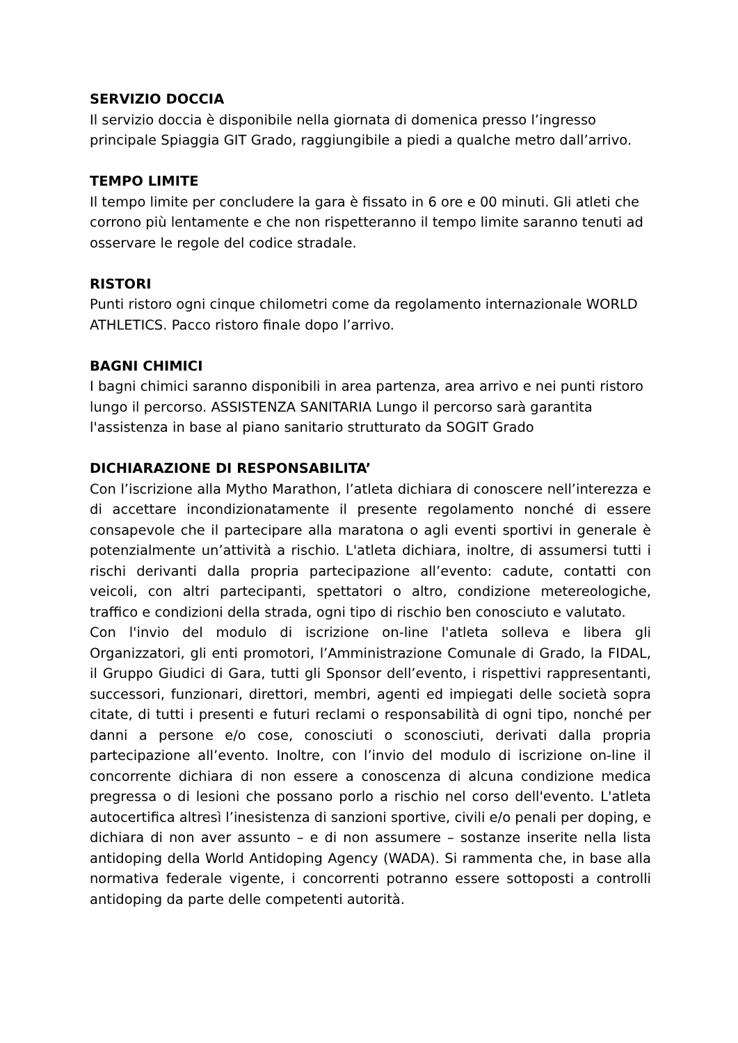SERVIZIO DOCCIA
Il servizio doccia è disponibile nella giornata di domenica presso l’ingresso principale Spiaggia GIT Grado, raggiungibile a piedi a qualche metro dall’arrivo.
TEMPO LIMITE
Il tempo limite per concludere la gara è fissato in 6 ore e 00 minuti. Gli atleti che corrono più lentamente e che non rispetteranno il tempo limite saranno tenuti ad osservare le regole del codice stradale.
RISTORI
Punti ristoro ogni cinque chilometri come da regolamento internazionale WORLD ATHLETICS. Pacco ristoro finale dopo l’arrivo.
BAGNI CHIMICI
I bagni chimici saranno disponibili in area partenza, area arrivo e nei punti ristoro lungo il percorso. ASSISTENZA SANITARIA Lungo il percorso sarà garantita l'assistenza in base al piano sanitario strutturato da SOGIT Grado
DICHIARAZIONE DI RESPONSABILITA’
Con l’iscrizione alla Mytho Marathon, l’atleta dichiara di conoscere nell’interezza e di accettare incondizionatamente il presente regolamento nonché di essere consapevole che il partecipare alla maratona o agli eventi sportivi in generale è potenzialmente un’attività a rischio. L'atleta dichiara, inoltre, di assumersi tutti i rischi derivanti dalla propria partecipazione all’evento: cadute, contatti con veicoli, con altri partecipanti, spettatori o altro, condizione metereologiche, traffico e condizioni della strada, ogni tipo di rischio ben conosciuto e valutato.
Con l'invio del modulo di iscrizione on-line l'atleta solleva e libera gli Organizzatori, gli enti promotori, l’Amministrazione Comunale di Grado, la FIDAL, il Gruppo Giudici di Gara, tutti gli Sponsor dell’evento, i rispettivi rappresentanti, successori, funzionari, direttori, membri, agenti ed impiegati delle società sopra citate, di tutti i presenti e futuri reclami o responsabilità di ogni tipo, nonché per danni a persone e/o cose, conosciuti o sconosciuti, derivati dalla propria partecipazione all’evento. Inoltre, con l’invio del modulo di iscrizione on-line il concorrente dichiara di non essere a conoscenza di alcuna condizione medica pregressa o di lesioni che possano porlo a rischio nel corso dell'evento. L'atleta autocertifica altresì l’inesistenza di sanzioni sportive, civili e/o penali per doping, e dichiara di non aver assunto – e di non assumere – sostanze inserite nella lista antidoping della World Antidoping Agency (WADA). Si rammenta che, in base alla normativa federale vigente, i concorrenti potranno essere sottoposti a controlli antidoping da parte delle competenti autorità.